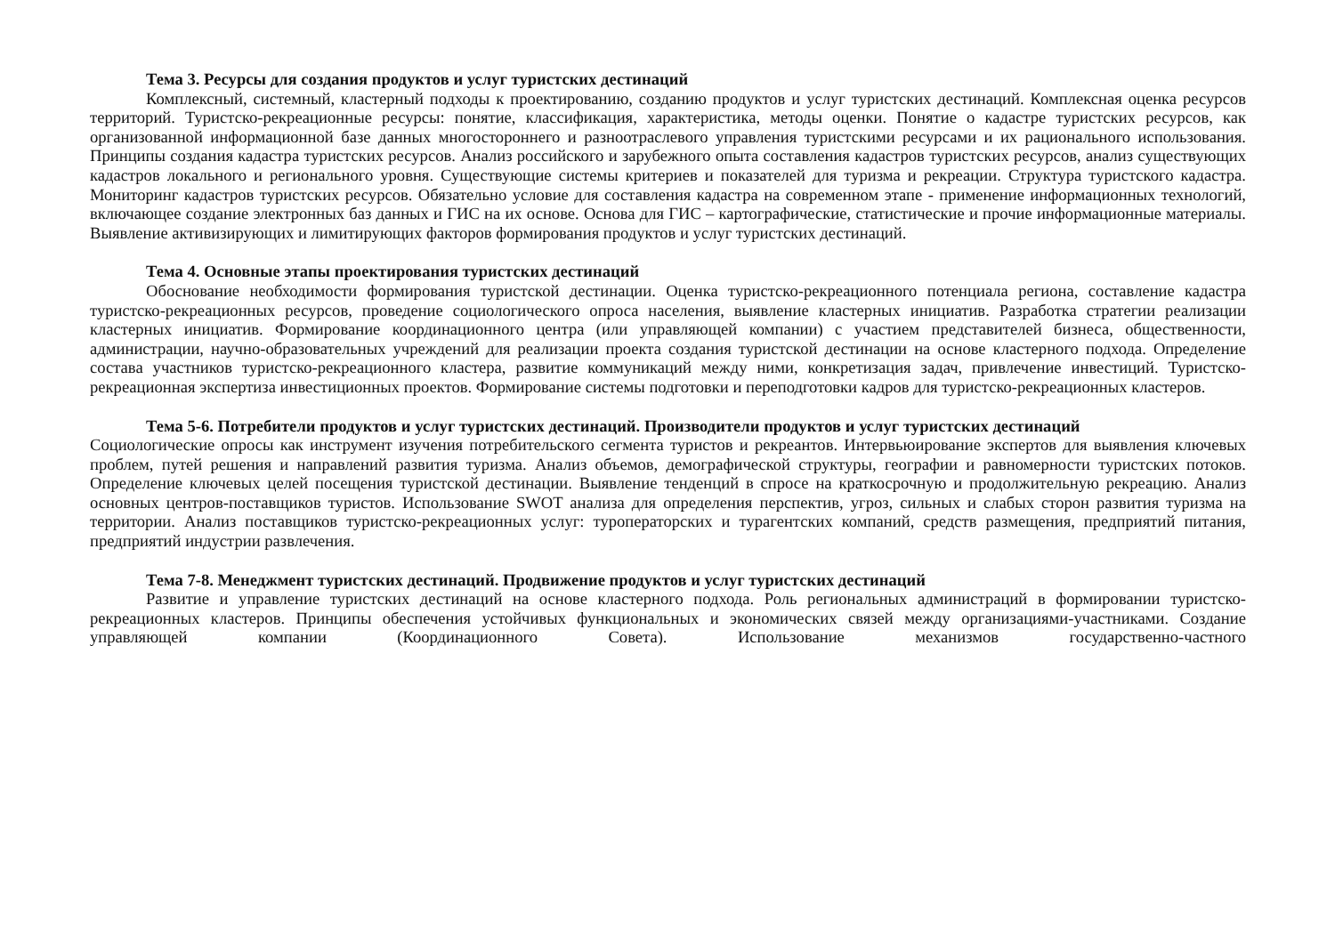Тема 3. Ресурсы для создания продуктов и услуг туристских дестинаций
Комплексный, системный, кластерный подходы к проектированию, созданию продуктов и услуг туристских дестинаций. Комплексная оценка ресурсов территорий. Туристско-рекреационные ресурсы: понятие, классификация, характеристика, методы оценки. Понятие о кадастре туристских ресурсов, как организованной информационной базе данных многостороннего и разноотраслевого управления туристскими ресурсами и их рационального использования. Принципы создания кадастра туристских ресурсов. Анализ российского и зарубежного опыта составления кадастров туристских ресурсов, анализ существующих кадастров локального и регионального уровня. Существующие системы критериев и показателей для туризма и рекреации. Структура туристского кадастра. Мониторинг кадастров туристских ресурсов. Обязательно условие для составления кадастра на современном этапе - применение информационных технологий, включающее создание электронных баз данных и ГИС на их основе. Основа для ГИС – картографические, статистические и прочие информационные материалы. Выявление активизирующих и лимитирующих факторов формирования продуктов и услуг туристских дестинаций.
Тема 4. Основные этапы проектирования туристских дестинаций
Обоснование необходимости формирования туристской дестинации. Оценка туристско-рекреационного потенциала региона, составление кадастра туристско-рекреационных ресурсов, проведение социологического опроса населения, выявление кластерных инициатив. Разработка стратегии реализации кластерных инициатив. Формирование координационного центра (или управляющей компании) с участием представителей бизнеса, общественности, администрации, научно-образовательных учреждений для реализации проекта создания туристской дестинации на основе кластерного подхода. Определение состава участников туристско-рекреационного кластера, развитие коммуникаций между ними, конкретизация задач, привлечение инвестиций. Туристско-рекреационная экспертиза инвестиционных проектов. Формирование системы подготовки и переподготовки кадров для туристско-рекреационных кластеров.
Тема 5-6. Потребители продуктов и услуг туристских дестинаций. Производители продуктов и услуг туристских дестинаций
Социологические опросы как инструмент изучения потребительского сегмента туристов и рекреантов. Интервьюирование экспертов для выявления ключевых проблем, путей решения и направлений развития туризма. Анализ объемов, демографической структуры, географии и равномерности туристских потоков. Определение ключевых целей посещения туристской дестинации. Выявление тенденций в спросе на краткосрочную и продолжительную рекреацию. Анализ основных центров-поставщиков туристов. Использование SWOT анализа для определения перспектив, угроз, сильных и слабых сторон развития туризма на территории. Анализ поставщиков туристско-рекреационных услуг: туроператорских и турагентских компаний, средств размещения, предприятий питания, предприятий индустрии развлечения.
Тема 7-8. Менеджмент туристских дестинаций. Продвижение продуктов и услуг туристских дестинаций
Развитие и управление туристских дестинаций на основе кластерного подхода. Роль региональных администраций в формировании туристско-рекреационных кластеров. Принципы обеспечения устойчивых функциональных и экономических связей между организациями-участниками. Создание управляющей компании (Координационного Совета). Использование механизмов государственно-частного